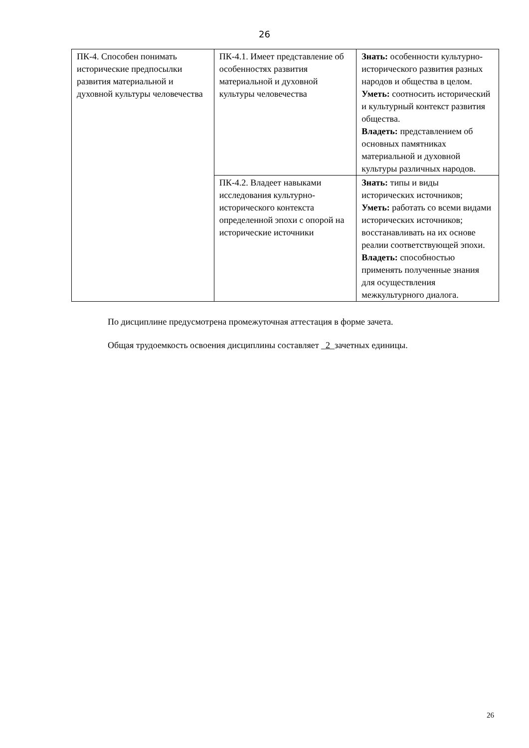26
| ПК-4. Способен понимать исторические предпосылки развития материальной и духовной культуры человечества | ПК-4.1. Имеет представление об особенностях развития материальной и духовной культуры человечества | Знать: особенности культурно-исторического развития разных народов и общества в целом. Уметь: соотносить исторический и культурный контекст развития общества. Владеть: представлением об основных памятниках материальной и духовной культуры различных народов. |
| | ПК-4.2. Владеет навыками исследования культурно-исторического контекста определенной эпохи с опорой на исторические источники | Знать: типы и виды исторических источников; Уметь: работать со всеми видами исторических источников; восстанавливать на их основе реалии соответствующей эпохи. Владеть: способностью применять полученные знания для осуществления межкультурного диалога. |
По дисциплине предусмотрена промежуточная аттестация в форме зачета.
Общая трудоемкость освоения дисциплины составляет _2_зачетных единицы.
26